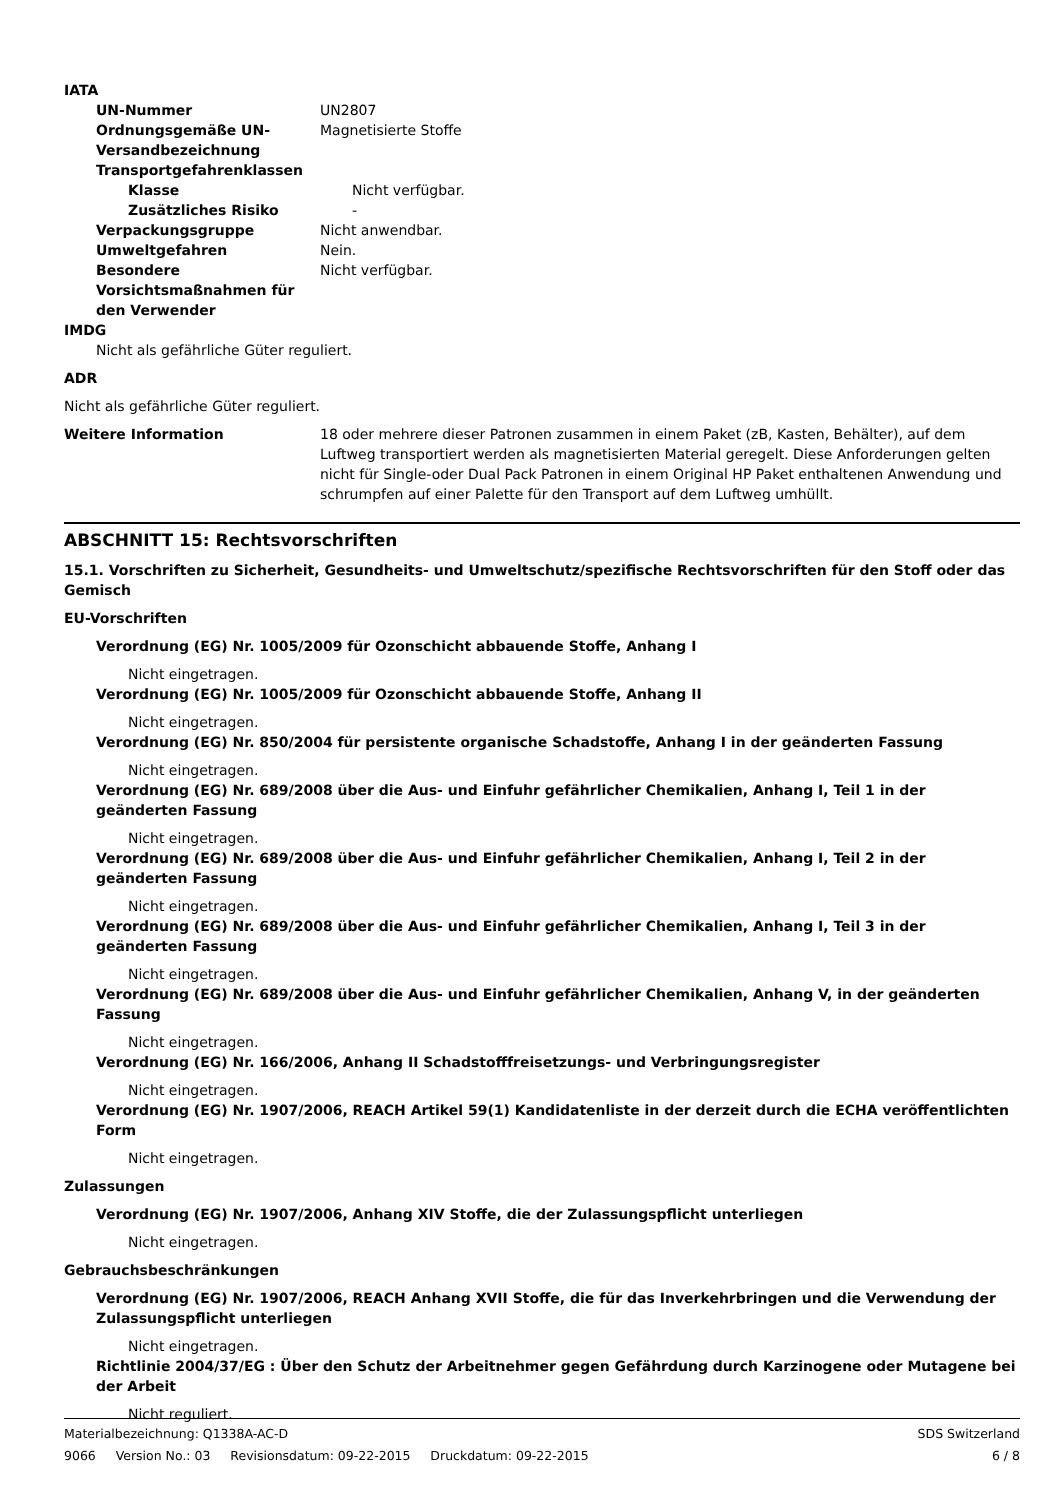IATA
UN-Nummer UN2807
Ordnungsgemäße UN-Versandbezeichnung
Magnetisierte Stoffe
Transportgefahrenklassen
Klasse Nicht verfügbar.
Zusätzliches Risiko -
Verpackungsgruppe Nicht anwendbar.
Umweltgefahren Nein.
Besondere Vorsichtsmaßnahmen für den Verwender
Nicht verfügbar.
IMDG
Nicht als gefährliche Güter reguliert.
ADR
Nicht als gefährliche Güter reguliert.
Weitere Information 18 oder mehrere dieser Patronen zusammen in einem Paket (zB, Kasten, Behälter), auf dem Luftweg transportiert werden als magnetisierten Material geregelt. Diese Anforderungen gelten nicht für Single-oder Dual Pack Patronen in einem Original HP Paket enthaltenen Anwendung und schrumpfen auf einer Palette für den Transport auf dem Luftweg umhüllt.
ABSCHNITT 15: Rechtsvorschriften
15.1. Vorschriften zu Sicherheit, Gesundheits- und Umweltschutz/spezifische Rechtsvorschriften für den Stoff oder das Gemisch
EU-Vorschriften
Verordnung (EG) Nr. 1005/2009 für Ozonschicht abbauende Stoffe, Anhang I
Nicht eingetragen.
Verordnung (EG) Nr. 1005/2009 für Ozonschicht abbauende Stoffe, Anhang II
Nicht eingetragen.
Verordnung (EG) Nr. 850/2004 für persistente organische Schadstoffe, Anhang I in der geänderten Fassung
Nicht eingetragen.
Verordnung (EG) Nr. 689/2008 über die Aus- und Einfuhr gefährlicher Chemikalien, Anhang I, Teil 1 in der geänderten Fassung
Nicht eingetragen.
Verordnung (EG) Nr. 689/2008 über die Aus- und Einfuhr gefährlicher Chemikalien, Anhang I, Teil 2 in der geänderten Fassung
Nicht eingetragen.
Verordnung (EG) Nr. 689/2008 über die Aus- und Einfuhr gefährlicher Chemikalien, Anhang I, Teil 3 in der geänderten Fassung
Nicht eingetragen.
Verordnung (EG) Nr. 689/2008 über die Aus- und Einfuhr gefährlicher Chemikalien, Anhang V, in der geänderten Fassung
Nicht eingetragen.
Verordnung (EG) Nr. 166/2006, Anhang II Schadstofffreisetzungs- und Verbringungsregister
Nicht eingetragen.
Verordnung (EG) Nr. 1907/2006, REACH Artikel 59(1) Kandidatenliste in der derzeit durch die ECHA veröffentlichten Form
Nicht eingetragen.
Zulassungen
Verordnung (EG) Nr. 1907/2006, Anhang XIV Stoffe, die der Zulassungspflicht unterliegen
Nicht eingetragen.
Gebrauchsbeschränkungen
Verordnung (EG) Nr. 1907/2006, REACH Anhang XVII Stoffe, die für das Inverkehrbringen und die Verwendung der Zulassungspflicht unterliegen
Nicht eingetragen.
Richtlinie 2004/37/EG : Über den Schutz der Arbeitnehmer gegen Gefährdung durch Karzinogene oder Mutagene bei der Arbeit
Nicht reguliert.
Materialbezeichnung: Q1338A-AC-D SDS Switzerland
9066 Version No.: 03 Revisionsdatum: 09-22-2015 Druckdatum: 09-22-2015 6 / 8